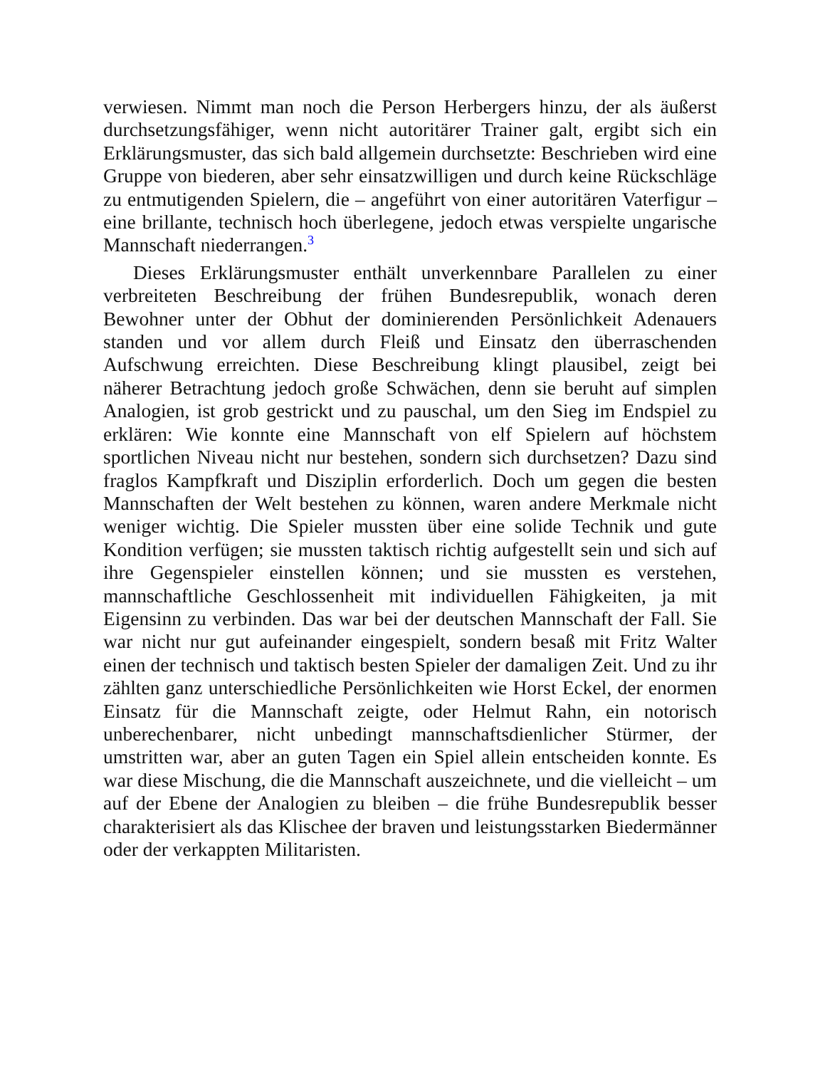verwiesen. Nimmt man noch die Person Herbergers hinzu, der als äußerst durchsetzungsfähiger, wenn nicht autoritärer Trainer galt, ergibt sich ein Erklärungsmuster, das sich bald allgemein durchsetzte: Beschrieben wird eine Gruppe von biederen, aber sehr einsatzwilligen und durch keine Rückschläge zu entmutigenden Spielern, die – angeführt von einer autoritären Vaterfigur – eine brillante, technisch hoch überlegene, jedoch etwas verspielte ungarische Mannschaft niederrangen.<sup>3</sup>
Dieses Erklärungsmuster enthält unverkennbare Parallelen zu einer verbreiteten Beschreibung der frühen Bundesrepublik, wonach deren Bewohner unter der Obhut der dominierenden Persönlichkeit Adenauers standen und vor allem durch Fleiß und Einsatz den überraschenden Aufschwung erreichten. Diese Beschreibung klingt plausibel, zeigt bei näherer Betrachtung jedoch große Schwächen, denn sie beruht auf simplen Analogien, ist grob gestrickt und zu pauschal, um den Sieg im Endspiel zu erklären: Wie konnte eine Mannschaft von elf Spielern auf höchstem sportlichen Niveau nicht nur bestehen, sondern sich durchsetzen? Dazu sind fraglos Kampfkraft und Disziplin erforderlich. Doch um gegen die besten Mannschaften der Welt bestehen zu können, waren andere Merkmale nicht weniger wichtig. Die Spieler mussten über eine solide Technik und gute Kondition verfügen; sie mussten taktisch richtig aufgestellt sein und sich auf ihre Gegenspieler einstellen können; und sie mussten es verstehen, mannschaftliche Geschlossenheit mit individuellen Fähigkeiten, ja mit Eigensinn zu verbinden. Das war bei der deutschen Mannschaft der Fall. Sie war nicht nur gut aufeinander eingespielt, sondern besaß mit Fritz Walter einen der technisch und taktisch besten Spieler der damaligen Zeit. Und zu ihr zählten ganz unterschiedliche Persönlichkeiten wie Horst Eckel, der enormen Einsatz für die Mannschaft zeigte, oder Helmut Rahn, ein notorisch unberechenbarer, nicht unbedingt mannschaftsdienlicher Stürmer, der umstritten war, aber an guten Tagen ein Spiel allein entscheiden konnte. Es war diese Mischung, die die Mannschaft auszeichnete, und die vielleicht – um auf der Ebene der Analogien zu bleiben – die frühe Bundesrepublik besser charakterisiert als das Klischee der braven und leistungsstarken Biedermänner oder der verkappten Militaristen.